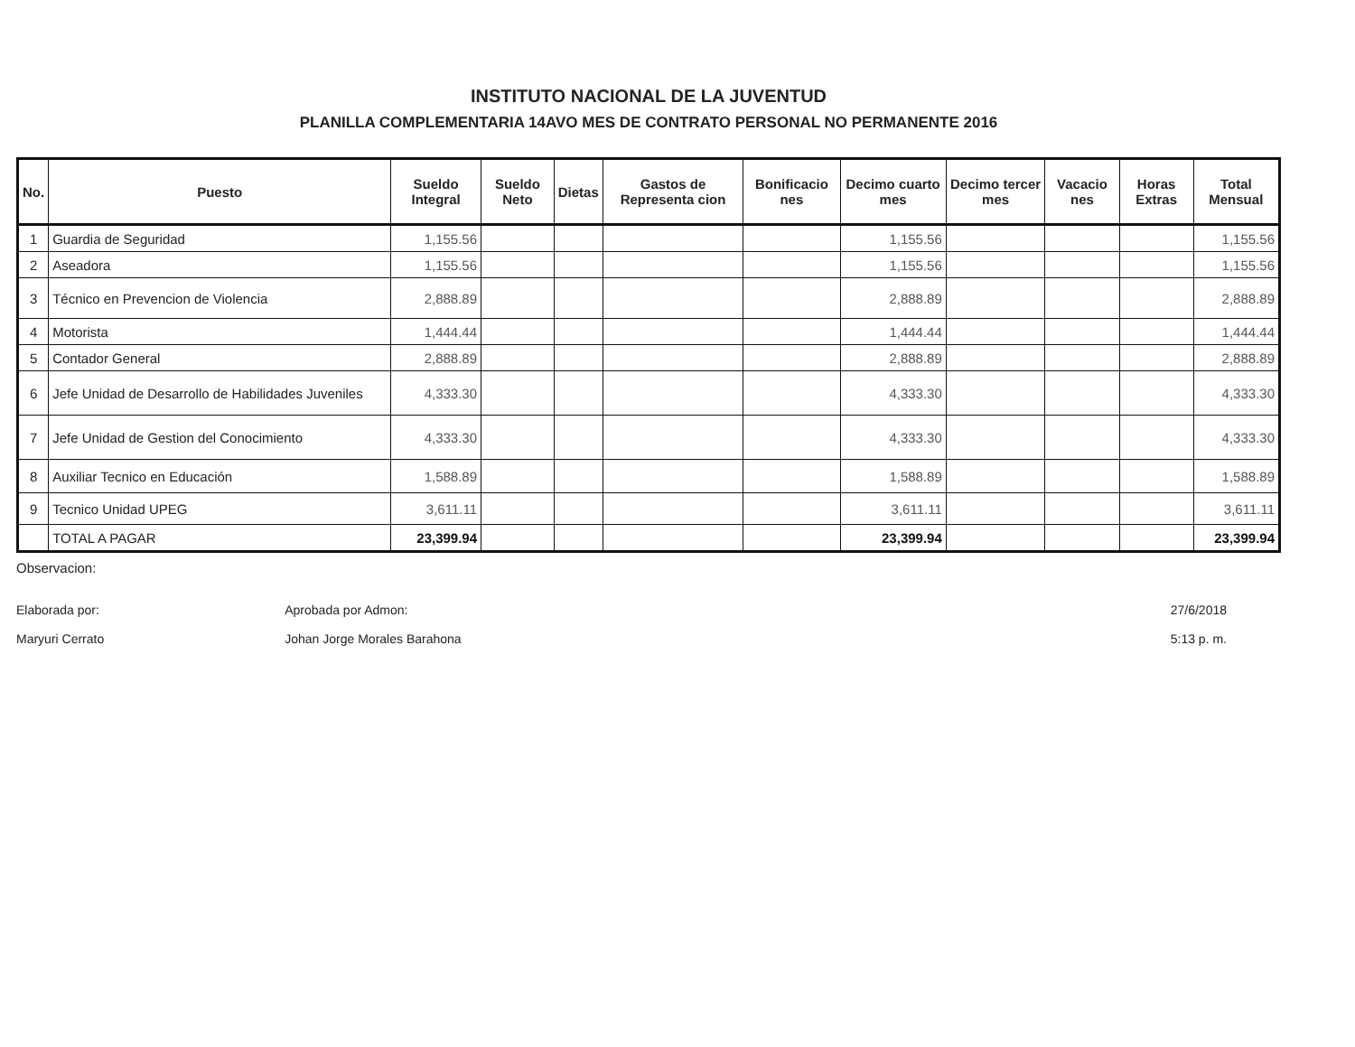INSTITUTO NACIONAL DE LA JUVENTUD
PLANILLA COMPLEMENTARIA 14AVO MES DE CONTRATO PERSONAL NO PERMANENTE 2016
| No. | Puesto | Sueldo Integral | Sueldo Neto | Dietas | Gastos de Representa cion | Bonificacio nes | Decimo cuarto mes | Decimo tercer mes | Vacacio nes | Horas Extras | Total Mensual |
| --- | --- | --- | --- | --- | --- | --- | --- | --- | --- | --- | --- |
| 1 | Guardia de Seguridad | 1,155.56 | | | | | 1,155.56 | | | | 1,155.56 |
| 2 | Aseadora | 1,155.56 | | | | | 1,155.56 | | | | 1,155.56 |
| 3 | Técnico en Prevencion de Violencia | 2,888.89 | | | | | 2,888.89 | | | | 2,888.89 |
| 4 | Motorista | 1,444.44 | | | | | 1,444.44 | | | | 1,444.44 |
| 5 | Contador General | 2,888.89 | | | | | 2,888.89 | | | | 2,888.89 |
| 6 | Jefe Unidad de Desarrollo de Habilidades Juveniles | 4,333.30 | | | | | 4,333.30 | | | | 4,333.30 |
| 7 | Jefe Unidad de Gestion del Conocimiento | 4,333.30 | | | | | 4,333.30 | | | | 4,333.30 |
| 8 | Auxiliar Tecnico en Educación | 1,588.89 | | | | | 1,588.89 | | | | 1,588.89 |
| 9 | Tecnico Unidad UPEG | 3,611.11 | | | | | 3,611.11 | | | | 3,611.11 |
| | TOTAL A PAGAR | 23,399.94 | | | | | 23,399.94 | | | | 23,399.94 |
Observacion:
Elaborada por:
Maryuri Cerrato
Aprobada por Admon:
Johan Jorge Morales Barahona
27/6/2018
5:13 p. m.